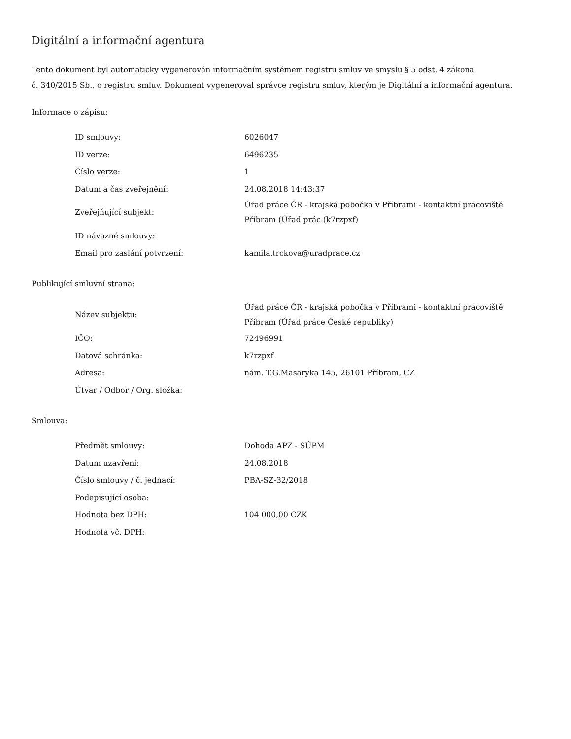Digitální a informační agentura
Tento dokument byl automaticky vygenerován informačním systémem registru smluv ve smyslu § 5 odst. 4 zákona
č. 340/2015 Sb., o registru smluv. Dokument vygeneroval správce registru smluv, kterým je Digitální a informační agentura.
Informace o zápisu:
| ID smlouvy: | 6026047 |
| ID verze: | 6496235 |
| Číslo verze: | 1 |
| Datum a čas zveřejnění: | 24.08.2018 14:43:37 |
| Zveřejňující subjekt: | Úřad práce ČR - krajská pobočka v Příbrami - kontaktní pracoviště Příbram (Úřad prác (k7rzpxf) |
| ID návazné smlouvy: | |
| Email pro zaslání potvrzení: | kamila.trckova@uradprace.cz |
Publikující smluvní strana:
| Název subjektu: | Úřad práce ČR - krajská pobočka v Příbrami - kontaktní pracoviště Příbram (Úřad práce České republiky) |
| IČO: | 72496991 |
| Datová schránka: | k7rzpxf |
| Adresa: | nám. T.G.Masaryka 145, 26101 Příbram, CZ |
| Útvar / Odbor / Org. složka: | |
Smlouva:
| Předmět smlouvy: | Dohoda APZ - SÚPM |
| Datum uzavření: | 24.08.2018 |
| Číslo smlouvy / č. jednací: | PBA-SZ-32/2018 |
| Podepisující osoba: | |
| Hodnota bez DPH: | 104 000,00 CZK |
| Hodnota vč. DPH: | |